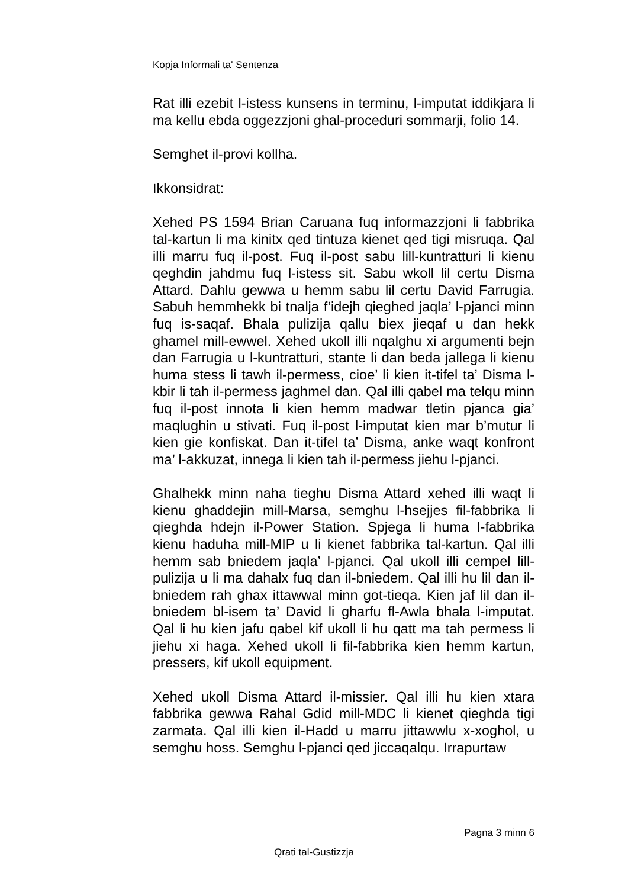Kopja Informali ta' Sentenza
Rat illi ezebit l-istess kunsens in terminu, l-imputat iddikjara li ma kellu ebda oggezzjoni ghal-proceduri sommarji, folio 14.
Semghet il-provi kollha.
Ikkonsidrat:
Xehed PS 1594 Brian Caruana fuq informazzjoni li fabbrika tal-kartun li ma kinitx qed tintuza kienet qed tigi misruqa. Qal illi marru fuq il-post. Fuq il-post sabu lill-kuntratturi li kienu qeghdin jahdmu fuq l-istess sit. Sabu wkoll lil certu Disma Attard. Dahlu gewwa u hemm sabu lil certu David Farrugia. Sabuh hemmhekk bi tnalja f’idejh qieghed jaqla’ l-pjanci minn fuq is-saqaf. Bhala pulizija qallu biex jieqaf u dan hekk ghamel mill-ewwel. Xehed ukoll illi nqalghu xi argumenti bejn dan Farrugia u l-kuntratturi, stante li dan beda jallega li kienu huma stess li tawh il-permess, cioe’ li kien it-tifel ta’ Disma l-kbir li tah il-permess jaghmel dan. Qal illi qabel ma telqu minn fuq il-post innota li kien hemm madwar tletin pjanca gia’ maqlughin u stivati. Fuq il-post l-imputat kien mar b’mutur li kien gie konfiskat. Dan it-tifel ta’ Disma, anke waqt konfront ma’ l-akkuzat, innega li kien tah il-permess jiehu l-pjanci.
Ghalhekk minn naha tieghu Disma Attard xehed illi waqt li kienu ghaddejin mill-Marsa, semghu l-hsejjes fil-fabbrika li qieghda hdejn il-Power Station. Spjega li huma l-fabbrika kienu haduha mill-MIP u li kienet fabbrika tal-kartun. Qal illi hemm sab bniedem jaqla’ l-pjanci. Qal ukoll illi cempel lill-pulizija u li ma dahalx fuq dan il-bniedem. Qal illi hu lil dan il-bniedem rah ghax ittawwal minn got-tieqa. Kien jaf lil dan il-bniedem bl-isem ta’ David li gharfu fl-Awla bhala l-imputat. Qal li hu kien jafu qabel kif ukoll li hu qatt ma tah permess li jiehu xi haga. Xehed ukoll li fil-fabbrika kien hemm kartun, pressers, kif ukoll equipment.
Xehed ukoll Disma Attard il-missier. Qal illi hu kien xtara fabbrika gewwa Rahal Gdid mill-MDC li kienet qieghda tigi zarmata. Qal illi kien il-Hadd u marru jittawwlu x-xoghol, u semghu hoss. Semghu l-pjanci qed jiccaqalqu. Irrapurtaw
Pagna 3 minn 6
Qrati tal-Gustizzja